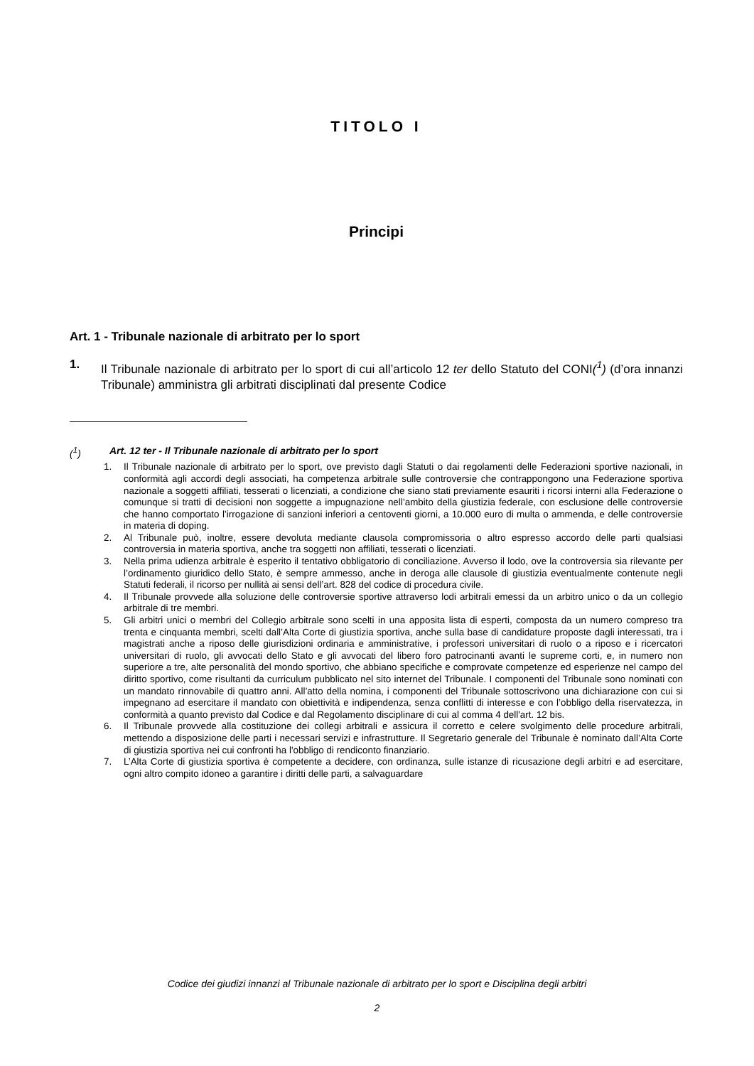TITOLO I
Principi
Art. 1 - Tribunale nazionale di arbitrato per lo sport
1. Il Tribunale nazionale di arbitrato per lo sport di cui all’articolo 12 ter dello Statuto del CONI(<sup>1</sup>) (d’ora innanzi Tribunale) amministra gli arbitrati disciplinati dal presente Codice
(<sup>1</sup>) Art. 12 ter - Il Tribunale nazionale di arbitrato per lo sport
1. Il Tribunale nazionale di arbitrato per lo sport, ove previsto dagli Statuti o dai regolamenti delle Federazioni sportive nazionali, in conformità agli accordi degli associati, ha competenza arbitrale sulle controversie che contrappongono una Federazione sportiva nazionale a soggetti affiliati, tesserati o licenziati, a condizione che siano stati previamente esauriti i ricorsi interni alla Federazione o comunque si tratti di decisioni non soggette a impugnazione nell’ambito della giustizia federale, con esclusione delle controversie che hanno comportato l’irrogazione di sanzioni inferiori a centoventi giorni, a 10.000 euro di multa o ammenda, e delle controversie in materia di doping.
2. Al Tribunale può, inoltre, essere devoluta mediante clausola compromissoria o altro espresso accordo delle parti qualsiasi controversia in materia sportiva, anche tra soggetti non affiliati, tesserati o licenziati.
3. Nella prima udienza arbitrale è esperito il tentativo obbligatorio di conciliazione. Avverso il lodo, ove la controversia sia rilevante per l’ordinamento giuridico dello Stato, è sempre ammesso, anche in deroga alle clausole di giustizia eventualmente contenute negli Statuti federali, il ricorso per nullità ai sensi dell’art. 828 del codice di procedura civile.
4. Il Tribunale provvede alla soluzione delle controversie sportive attraverso lodi arbitrali emessi da un arbitro unico o da un collegio arbitrale di tre membri.
5. Gli arbitri unici o membri del Collegio arbitrale sono scelti in una apposita lista di esperti, composta da un numero compreso tra trenta e cinquanta membri, scelti dall’Alta Corte di giustizia sportiva, anche sulla base di candidature proposte dagli interessati, tra i magistrati anche a riposo delle giurisdizioni ordinaria e amministrative, i professori universitari di ruolo o a riposo e i ricercatori universitari di ruolo, gli avvocati dello Stato e gli avvocati del libero foro patrocinanti avanti le supreme corti, e, in numero non superiore a tre, alte personalità del mondo sportivo, che abbiano specifiche e comprovate competenze ed esperienze nel campo del diritto sportivo, come risultanti da curriculum pubblicato nel sito internet del Tribunale. I componenti del Tribunale sono nominati con un mandato rinnovabile di quattro anni. All’atto della nomina, i componenti del Tribunale sottoscrivono una dichiarazione con cui si impegnano ad esercitare il mandato con obiettività e indipendenza, senza conflitti di interesse e con l’obbligo della riservatezza, in conformità a quanto previsto dal Codice e dal Regolamento disciplinare di cui al comma 4 dell'art. 12 bis.
6. Il Tribunale provvede alla costituzione dei collegi arbitrali e assicura il corretto e celere svolgimento delle procedure arbitrali, mettendo a disposizione delle parti i necessari servizi e infrastrutture. Il Segretario generale del Tribunale è nominato dall’Alta Corte di giustizia sportiva nei cui confronti ha l'obbligo di rendiconto finanziario.
7. L’Alta Corte di giustizia sportiva è competente a decidere, con ordinanza, sulle istanze di ricusazione degli arbitri e ad esercitare, ogni altro compito idoneo a garantire i diritti delle parti, a salvaguardare
Codice dei giudizi innanzi al Tribunale nazionale di arbitrato per lo sport e Disciplina degli arbitri
2